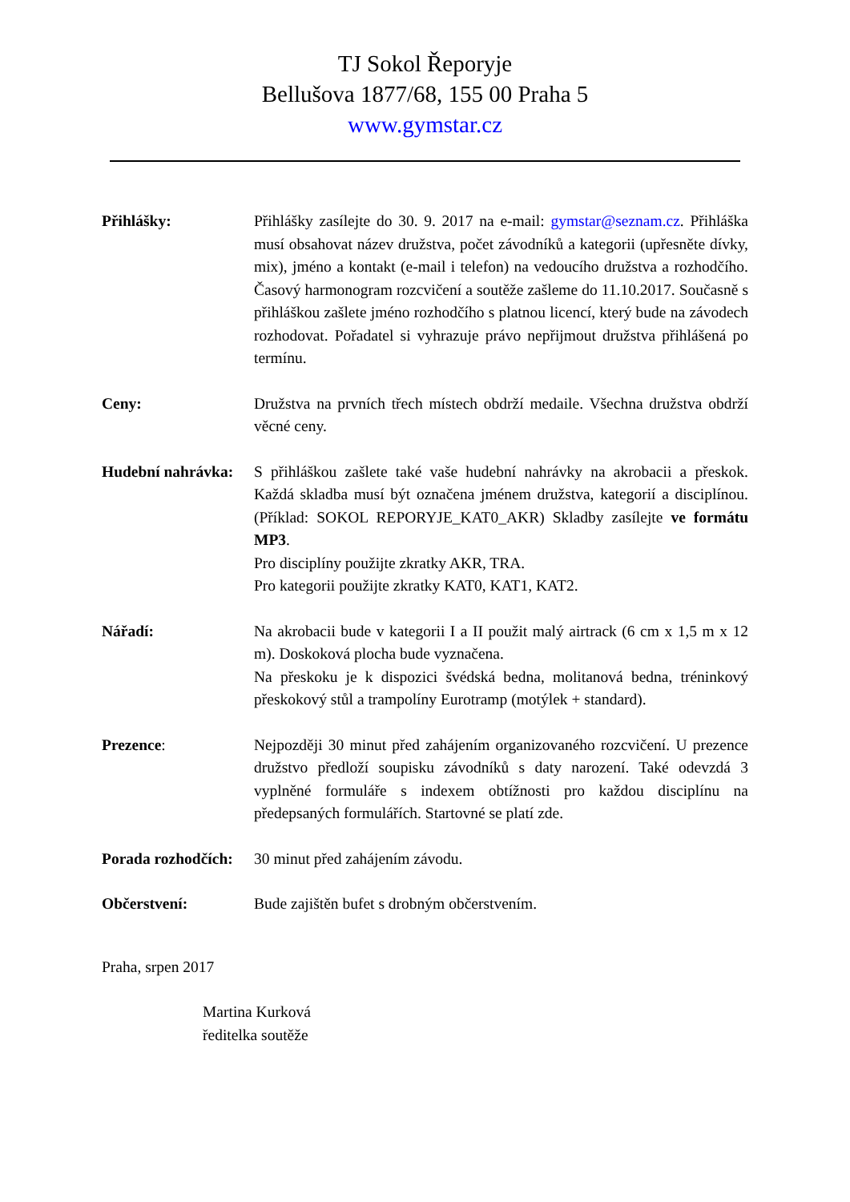TJ Sokol Řeporyje
Bellušova 1877/68, 155 00 Praha 5
www.gymstar.cz
Přihlášky: Přihlášky zasílejte do 30. 9. 2017 na e-mail: gymstar@seznam.cz. Přihláška musí obsahovat název družstva, počet závodníků a kategorii (upřesněte dívky, mix), jméno a kontakt (e-mail i telefon) na vedoucího družstva a rozhodčího. Časový harmonogram rozcvičení a soutěže zašleme do 11.10.2017. Současně s přihláškou zašlete jméno rozhodčího s platnou licencí, který bude na závodech rozhodovat. Pořadatel si vyhrazuje právo nepřijmout družstva přihlášená po termínu.
Ceny: Družstva na prvních třech místech obdrží medaile. Všechna družstva obdrží věcné ceny.
Hudební nahrávka:
S přihláškou zašlete také vaše hudební nahrávky na akrobacii a přeskok. Každá skladba musí být označena jménem družstva, kategorií a disciplínou. (Příklad: SOKOL REPORYJE_KAT0_AKR) Skladby zasílejte ve formátu MP3.
Pro disciplíny použijte zkratky AKR, TRA.
Pro kategorii použijte zkratky KAT0, KAT1, KAT2.
Nářadí: Na akrobacii bude v kategorii I a II použit malý airtrack (6 cm x 1,5 m x 12 m). Doskoková plocha bude vyznačena.
Na přeskoku je k dispozici švédská bedna, molitanová bedna, tréninkový přeskokový stůl a trampolíny Eurotramp (motýlek + standard).
Prezence: Nejpozději 30 minut před zahájením organizovaného rozcvičení. U prezence družstvo předloží soupisku závodníků s daty narození. Také odevzdá 3 vyplněné formuláře s indexem obtížnosti pro každou disciplínu na předepsaných formulářích. Startovné se platí zde.
Porada rozhodčích:
30 minut před zahájením závodu.
Občerstvení: Bude zajištěn bufet s drobným občerstvením.
Praha, srpen 2017
Martina Kurková
ředitelka soutěže